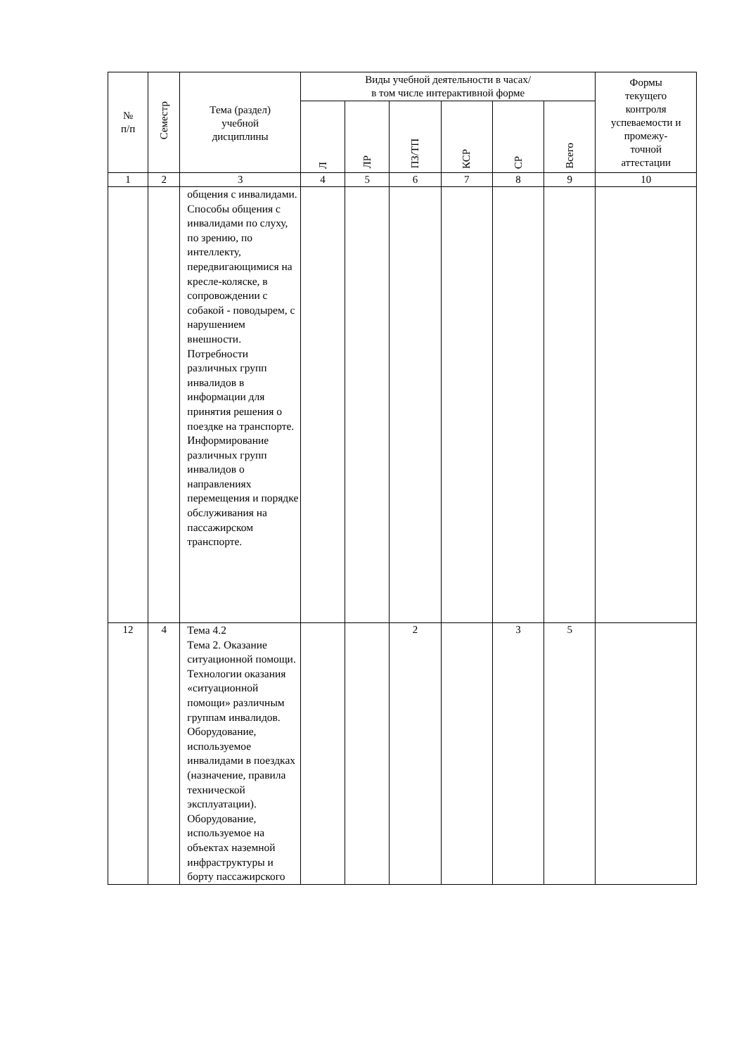| № п/п | Семестр | Тема (раздел) учебной дисциплины | Виды учебной деятельности в часах/ в том числе интерактивной форме | | | | | | Формы текущего контроля успеваемости и промежу- точной аттестации |
| --- | --- | --- | --- | --- | --- | --- | --- | --- | --- |
| | | | Л | ЛР | ПЗ/ТП | КСР | СР | Всего | |
| 1 | 2 | 3 | 4 | 5 | 6 | 7 | 8 | 9 | 10 |
| | | общения с инвалидами. Способы общения с инвалидами по слуху, по зрению, по интеллекту, передвигающимися на кресле-коляске, в сопровождении с собакой - поводырем, с нарушением внешности. Потребности различных групп инвалидов в информации для принятия решения о поездке на транспорте. Информирование различных групп инвалидов о направлениях перемещения и порядке обслуживания на пассажирском транспорте. | | | | | | | |
| 12 | 4 | Тема 4.2 Тема 2. Оказание ситуационной помощи. Технологии оказания «ситуационной помощи» различным группам инвалидов. Оборудование, используемое инвалидами в поездках (назначение, правила технической эксплуатации). Оборудование, используемое на объектах наземной инфраструктуры и борту пассажирского | | | 2 | | 3 | 5 | |